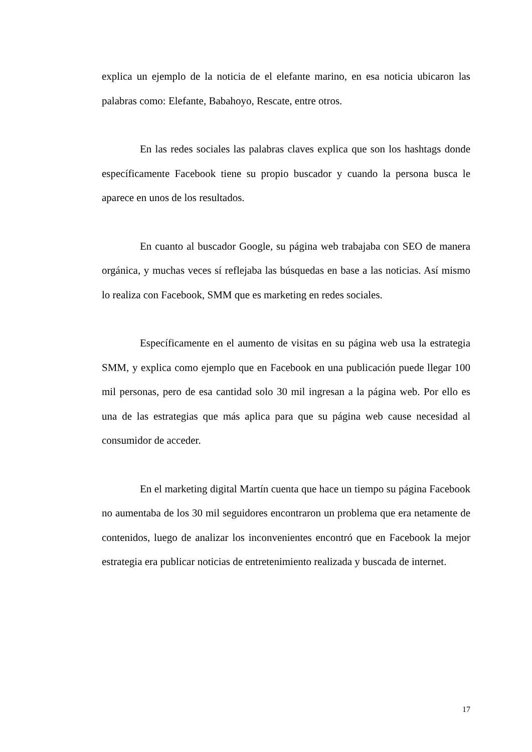explica un ejemplo de la noticia de el elefante marino, en esa noticia ubicaron las palabras como: Elefante, Babahoyo, Rescate, entre otros.
En las redes sociales las palabras claves explica que son los hashtags donde específicamente Facebook tiene su propio buscador y cuando la persona busca le aparece en unos de los resultados.
En cuanto al buscador Google, su página web trabajaba con SEO de manera orgánica, y muchas veces sí reflejaba las búsquedas en base a las noticias. Así mismo lo realiza con Facebook, SMM que es marketing en redes sociales.
Específicamente en el aumento de visitas en su página web usa la estrategia SMM, y explica como ejemplo que en Facebook en una publicación puede llegar 100 mil personas, pero de esa cantidad solo 30 mil ingresan a la página web. Por ello es una de las estrategias que más aplica para que su página web cause necesidad al consumidor de acceder.
En el marketing digital Martín cuenta que hace un tiempo su página Facebook no aumentaba de los 30 mil seguidores encontraron un problema que era netamente de contenidos, luego de analizar los inconvenientes encontró que en Facebook la mejor estrategia era publicar noticias de entretenimiento realizada y buscada de internet.
17